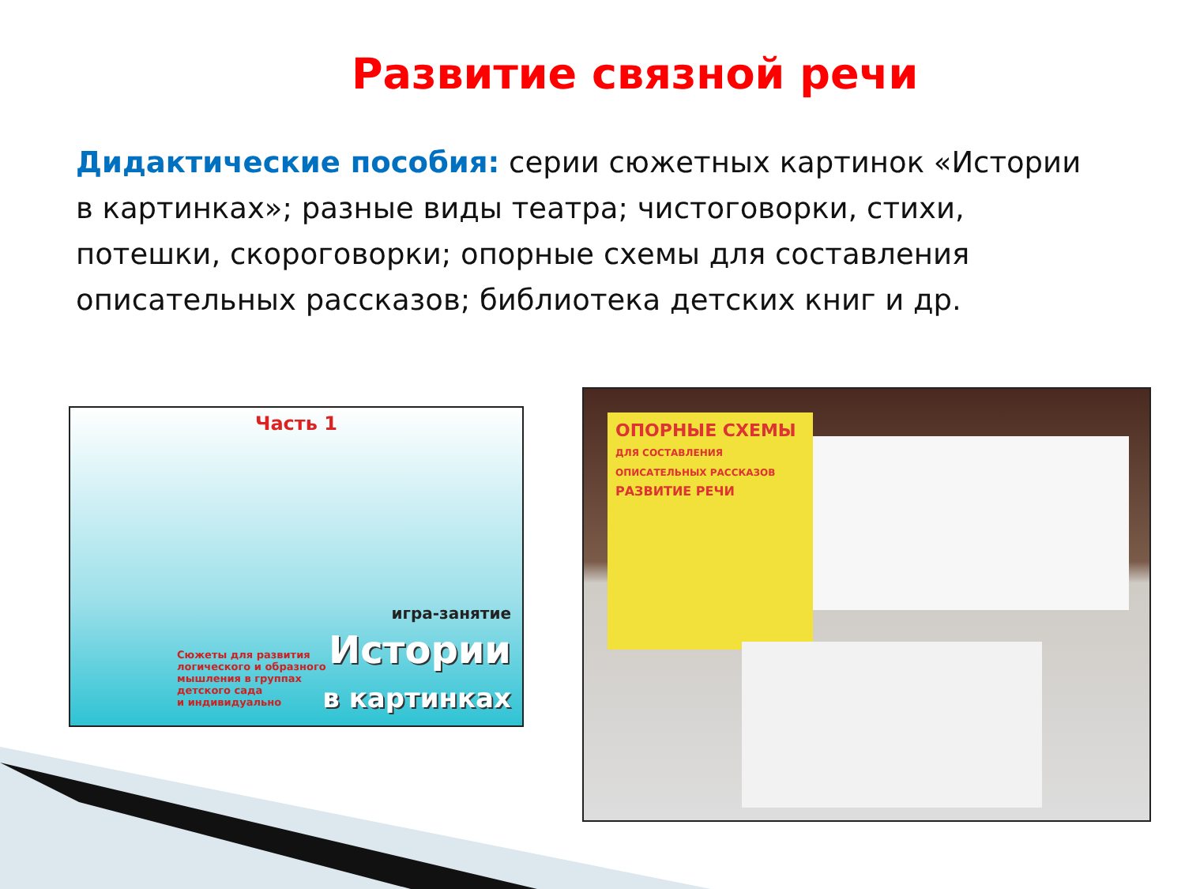Развитие связной речи
Дидактические пособия: серии сюжетных картинок «Истории в картинках»; разные виды театра; чистоговорки, стихи, потешки, скороговорки; опорные схемы для составления описательных рассказов; библиотека детских книг и др.
Часть 1
Сюжеты для развития
логического и образного
мышления в группах
детского сада
и индивидуально
игра-занятие
Истории
в картинках
ОПОРНЫЕ СХЕМЫ
ДЛЯ СОСТАВЛЕНИЯ ОПИСАТЕЛЬНЫХ РАССКАЗОВ
РАЗВИТИЕ РЕЧИ